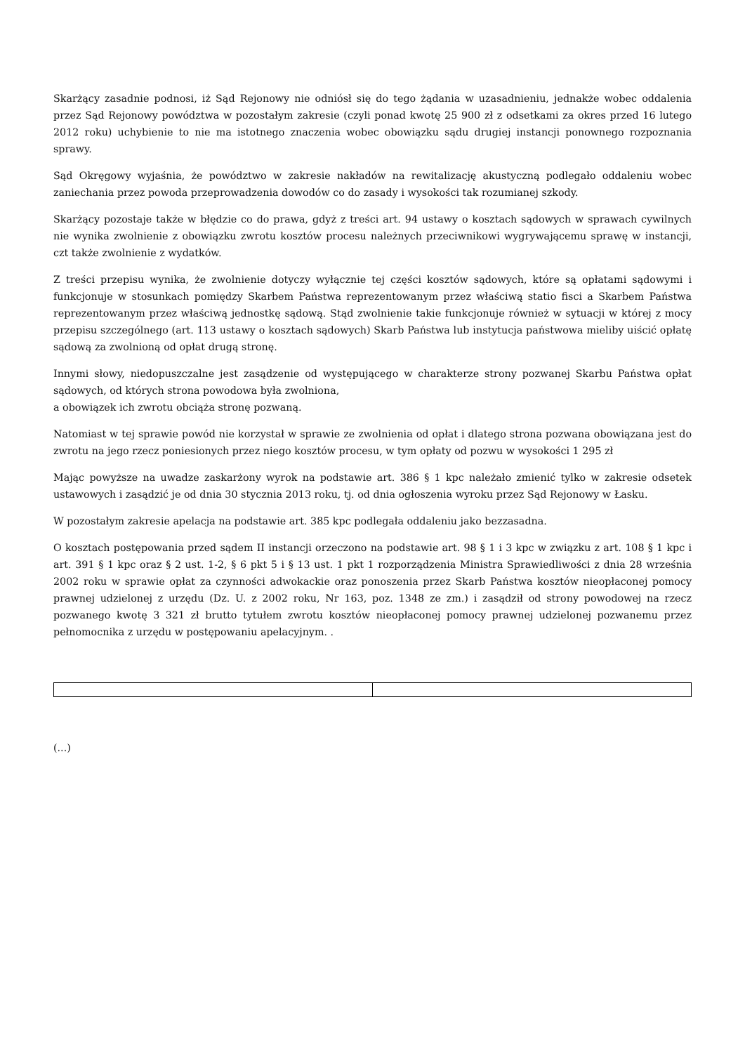Skarżący zasadnie podnosi, iż Sąd Rejonowy nie odniósł się do tego żądania w uzasadnieniu, jednakże wobec oddalenia przez Sąd Rejonowy powództwa w pozostałym zakresie (czyli ponad kwotę 25 900 zł z odsetkami za okres przed 16 lutego 2012 roku) uchybienie to nie ma istotnego znaczenia wobec obowiązku sądu drugiej instancji ponownego rozpoznania sprawy.
Sąd Okręgowy wyjaśnia, że powództwo w zakresie nakładów na rewitalizację akustyczną podlegało oddaleniu wobec zaniechania przez powoda przeprowadzenia dowodów co do zasady i wysokości tak rozumianej szkody.
Skarżący pozostaje także w błędzie co do prawa, gdyż z treści art. 94 ustawy o kosztach sądowych w sprawach cywilnych nie wynika zwolnienie z obowiązku zwrotu kosztów procesu należnych przeciwnikowi wygrywającemu sprawę w instancji, czt także zwolnienie z wydatków.
Z treści przepisu wynika, że zwolnienie dotyczy wyłącznie tej części kosztów sądowych, które są opłatami sądowymi i funkcjonuje w stosunkach pomiędzy Skarbem Państwa reprezentowanym przez właściwą statio fisci a Skarbem Państwa reprezentowanym przez właściwą jednostkę sądową. Stąd zwolnienie takie funkcjonuje również w sytuacji w której z mocy przepisu szczególnego (art. 113 ustawy o kosztach sądowych) Skarb Państwa lub instytucja państwowa mieliby uiścić opłatę sądową za zwolnioną od opłat drugą stronę.
Innymi słowy, niedopuszczalne jest zasądzenie od występującego w charakterze strony pozwanej Skarbu Państwa opłat sądowych, od których strona powodowa była zwolniona,
a obowiązek ich zwrotu obciąża stronę pozwaną.
Natomiast w tej sprawie powód nie korzystał w sprawie ze zwolnienia od opłat i dlatego strona pozwana obowiązana jest do zwrotu na jego rzecz poniesionych przez niego kosztów procesu, w tym opłaty od pozwu w wysokości 1 295 zł
Mając powyższe na uwadze zaskarżony wyrok na podstawie art. 386 § 1 kpc należało zmienić tylko w zakresie odsetek ustawowych i zasądzić je od dnia 30 stycznia 2013 roku, tj. od dnia ogłoszenia wyroku przez Sąd Rejonowy w Łasku.
W pozostałym zakresie apelacja na podstawie art. 385 kpc podlegała oddaleniu jako bezzasadna.
O kosztach postępowania przed sądem II instancji orzeczono na podstawie art. 98 § 1 i 3 kpc w związku z art. 108 § 1 kpc i art. 391 § 1 kpc oraz § 2 ust. 1-2, § 6 pkt 5 i § 13 ust. 1 pkt 1 rozporządzenia Ministra Sprawiedliwości z dnia 28 września 2002 roku w sprawie opłat za czynności adwokackie oraz ponoszenia przez Skarb Państwa kosztów nieopłaconej pomocy prawnej udzielonej z urzędu (Dz. U. z 2002 roku, Nr 163, poz. 1348 ze zm.) i zasądził od strony powodowej na rzecz pozwanego kwotę 3 321 zł brutto tytułem zwrotu kosztów nieopłaconej pomocy prawnej udzielonej pozwanemu przez pełnomocnika z urzędu w postępowaniu apelacyjnym. .
(...)